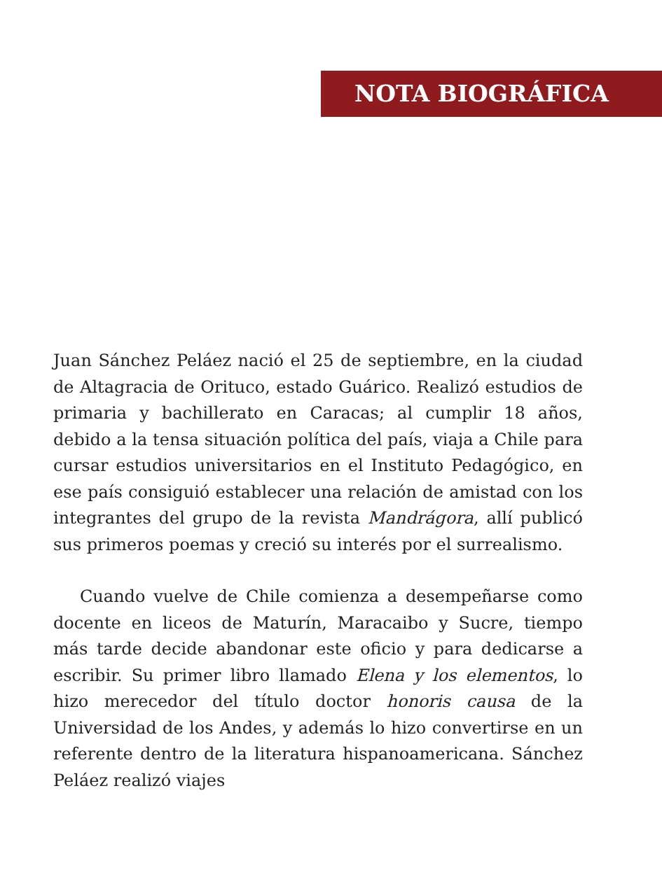NOTA BIOGRÁFICA
Juan Sánchez Peláez nació el 25 de septiembre, en la ciudad de Altagracia de Orituco, estado Guárico. Realizó estudios de primaria y bachillerato en Caracas; al cumplir 18 años, debido a la tensa situación política del país, viaja a Chile para cursar estudios universitarios en el Instituto Pedagógico, en ese país consiguió establecer una relación de amistad con los integrantes del grupo de la revista Mandrágora, allí publicó sus primeros poemas y creció su interés por el surrealismo.
Cuando vuelve de Chile comienza a desempeñarse como docente en liceos de Maturín, Maracaibo y Sucre, tiempo más tarde decide abandonar este oficio y para dedicarse a escribir. Su primer libro llamado Elena y los elementos, lo hizo merecedor del título doctor honoris causa de la Universidad de los Andes, y además lo hizo convertirse en un referente dentro de la literatura hispanoamericana. Sánchez Peláez realizó viajes